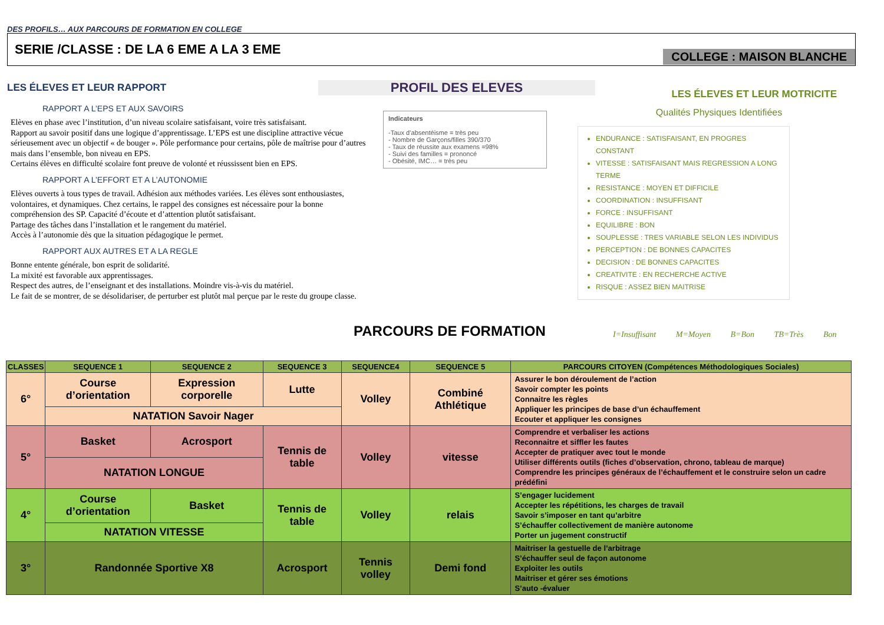DES PROFILS… AUX PARCOURS DE FORMATION EN COLLEGE
SERIE /CLASSE : DE LA 6 EME A LA 3 EME
COLLEGE : MAISON BLANCHE
LES ÉLEVES ET LEUR RAPPORT
RAPPORT A L’EPS ET AUX SAVOIRS
Elèves en phase avec l’institution, d’un niveau scolaire satisfaisant, voire très satisfaisant.
Rapport au savoir positif dans une logique d’apprentissage. L’EPS est une discipline attractive vécue sérieusement avec un objectif « de bouger ». Pôle performance pour certains, pôle de maîtrise pour d’autres mais dans l’ensemble, bon niveau en EPS.
Certains élèves en difficulté scolaire font preuve de volonté et réussissent bien en EPS.
RAPPORT A L’EFFORT ET A L’AUTONOMIE
Elèves ouverts à tous types de travail. Adhésion aux méthodes variées. Les élèves sont enthousiastes, volontaires, et dynamiques. Chez certains, le rappel des consignes est nécessaire pour la bonne compréhension des SP. Capacité d’écoute et d’attention plutôt satisfaisant.
Partage des tâches dans l’installation et le rangement du matériel.
Accès à l’autonomie dès que la situation pédagogique le permet.
RAPPORT AUX AUTRES ET A LA REGLE
Bonne entente générale, bon esprit de solidarité.
La mixité est favorable aux apprentissages.
Respect des autres, de l’enseignant et des installations. Moindre vis-à-vis du matériel.
Le fait de se montrer, de se désolidariser, de perturber est plutôt mal perçue par le reste du groupe classe.
PROFIL DES ELEVES
Indicateurs
-Taux d’absentéisme = très peu
- Nombre de Garçons/filles 390/370
- Taux de réussite aux examens =98%
- Suivi des familles = prononcé
- Obésité, IMC… = très peu
LES ÉLEVES ET LEUR MOTRICITE
Qualités Physiques Identifiées
ENDURANCE : SATISFAISANT, EN PROGRES CONSTANT
VITESSE : SATISFAISANT MAIS REGRESSION A LONG TERME
RESISTANCE : MOYEN ET DIFFICILE
COORDINATION : INSUFFISANT
FORCE : INSUFFISANT
EQUILIBRE : BON
SOUPLESSE : TRES VARIABLE SELON LES INDIVIDUS
PERCEPTION : DE BONNES CAPACITES
DECISION : DE BONNES CAPACITES
CREATIVITE : EN RECHERCHE ACTIVE
RISQUE : ASSEZ BIEN MAITRISE
PARCOURS DE FORMATION
I=Insuffisant M=Moyen B=Bon TB=Très Bon
| CLASSES | SEQUENCE 1 | SEQUENCE 2 | SEQUENCE 3 | SEQUENCE4 | SEQUENCE 5 | PARCOURS CITOYEN (Compétences Méthodologiques Sociales) |
| --- | --- | --- | --- | --- | --- | --- |
| 6° | Course d’orientation | Expression corporelle | Lutte | Volley | Combiné Athlétique | Assurer le bon déroulement de l’action Savoir compter les points Connaitre les règles Appliquer les principes de base d’un échauffement Ecouter et appliquer les consignes |
| | NATATION Savoir Nager | | | | | |
| 5° | Basket | Acrosport | Tennis de table | Volley | vitesse | Comprendre et verbaliser les actions Reconnaitre et siffler les fautes Accepter de pratiquer avec tout le monde Utiliser différents outils (fiches d’observation, chrono, tableau de marque) Comprendre les principes généraux de l’échauffement et le construire selon un cadre prédéfini |
| | NATATION LONGUE | | | | | |
| 4° | Course d’orientation | Basket | Tennis de table | Volley | relais | S’engager lucidement Accepter les répétitions, les charges de travail Savoir s’imposer en tant qu’arbitre S’échauffer collectivement de manière autonome Porter un jugement constructif |
| | NATATION VITESSE | | | | | |
| 3° | Randonnée Sportive X8 | | Acrosport | Tennis volley | Demi fond | Maitriser la gestuelle de l’arbitrage S’échauffer seul de façon autonome Exploiter les outils Maitriser et gérer ses émotions S’auto -évaluer |